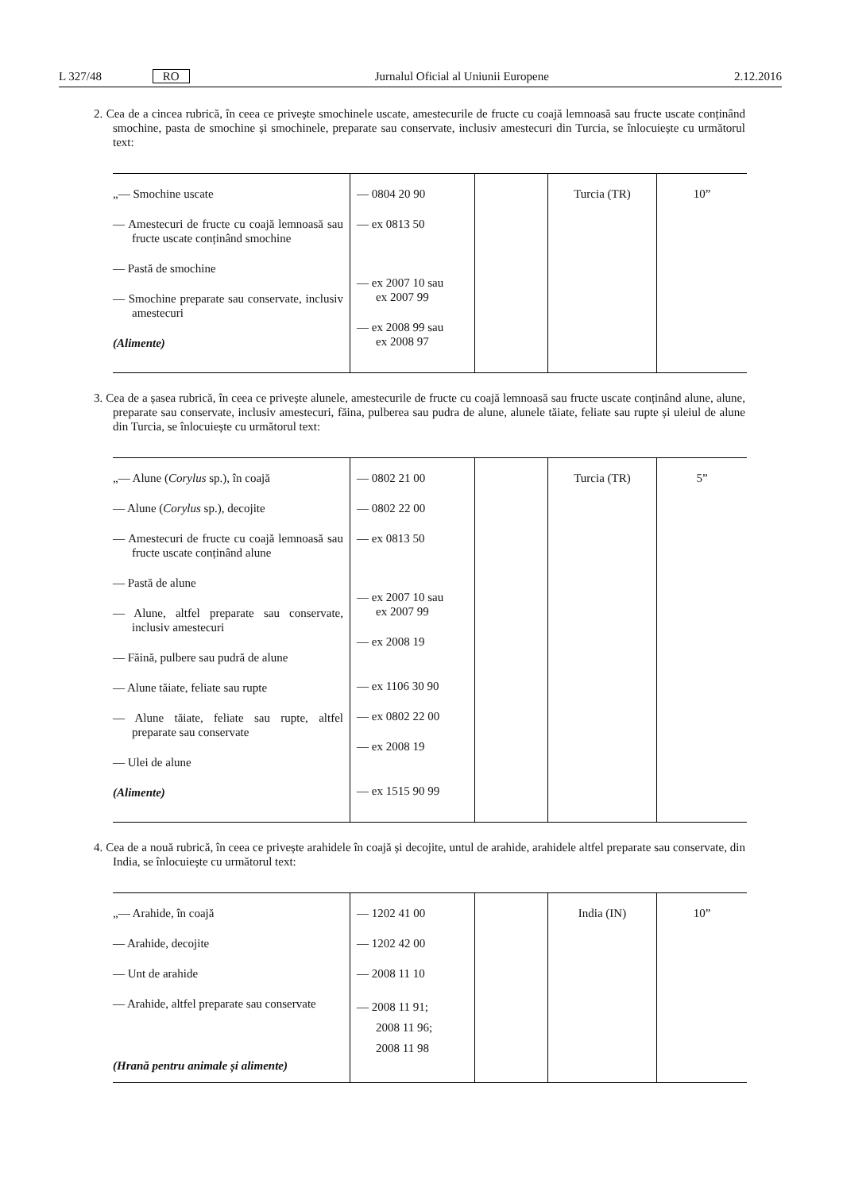L 327/48 RO Jurnalul Oficial al Uniunii Europene 2.12.2016
2. Cea de a cincea rubrică, în ceea ce privește smochinele uscate, amestecurile de fructe cu coajă lemnoasă sau fructe uscate conținând smochine, pasta de smochine și smochinele, preparate sau conservate, inclusiv amestecuri din Turcia, se înlocuiește cu următorul text:
| „— Smochine uscate — Amestecuri de fructe cu coajă lemnoasă sau fructe uscate conținând smochine — Pastă de smochine — Smochine preparate sau conservate, inclusiv amestecuri (Alimente) | — 0804 20 90 — ex 0813 50 — ex 2007 10 sau ex 2007 99 — ex 2008 99 sau ex 2008 97 | | Turcia (TR) | 10” |
3. Cea de a șasea rubrică, în ceea ce privește alunele, amestecurile de fructe cu coajă lemnoasă sau fructe uscate conținând alune, alune, preparate sau conservate, inclusiv amestecuri, făina, pulberea sau pudra de alune, alunele tăiate, feliate sau rupte și uleiul de alune din Turcia, se înlocuiește cu următorul text:
| „— Alune ( Corylus sp.), în coajă — Alune ( Corylus sp.), decojite — Amestecuri de fructe cu coajă lemnoasă sau fructe uscate conținând alune — Pastă de alune — Alune, altfel preparate sau conservate, inclusiv amestecuri — Făină, pulbere sau pudră de alune — Alune tăiate, feliate sau rupte — Alune tăiate, feliate sau rupte, altfel preparate sau conservate — Ulei de alune (Alimente) | — 0802 21 00 — 0802 22 00 — ex 0813 50 — ex 2007 10 sau ex 2007 99 — ex 2008 19 — ex 1106 30 90 — ex 0802 22 00 — ex 2008 19 — ex 1515 90 99 | | Turcia (TR) | 5” |
4. Cea de a nouă rubrică, în ceea ce privește arahidele în coajă și decojite, untul de arahide, arahidele altfel preparate sau conservate, din India, se înlocuiește cu următorul text:
| „— Arahide, în coajă — Arahide, decojite — Unt de arahide — Arahide, altfel preparate sau conservate (Hrană pentru animale și alimente) | — 1202 41 00 — 1202 42 00 — 2008 11 10 — 2008 11 91; 2008 11 96; 2008 11 98 | | India (IN) | 10” |